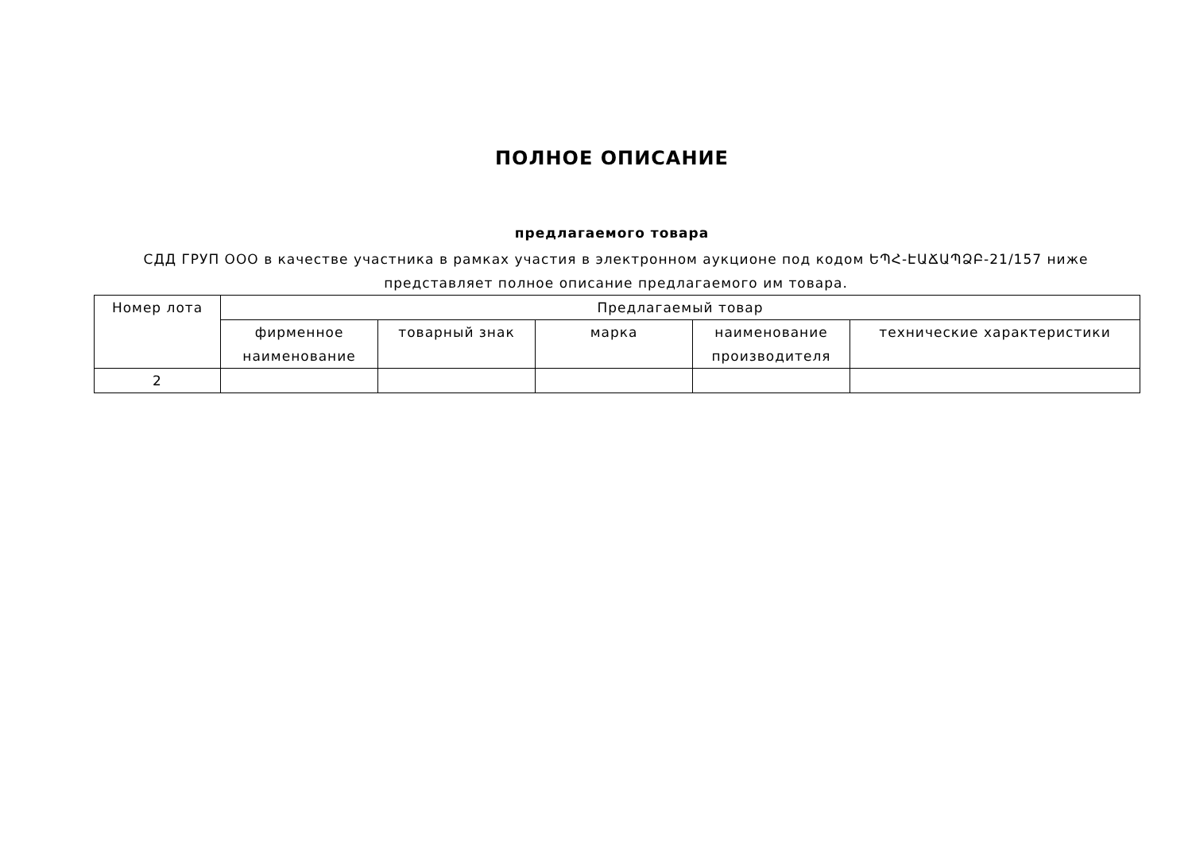ПОЛНОЕ ОПИСАНИЕ
предлагаемого товара
СДД ГРУП ООО в качестве участника в рамках участия в электронном аукционе под кодом ԵՊՀ-ԷԱՃԱՊՁԲ-21/157 ниже представляет полное описание предлагаемого им товара.
| Номер лота | Предлагаемый товар | | | | |
| --- | --- | --- | --- | --- | --- |
| | фирменное наименование | товарный знак | марка | наименование производителя | технические характеристики |
| 2 | | | | | |